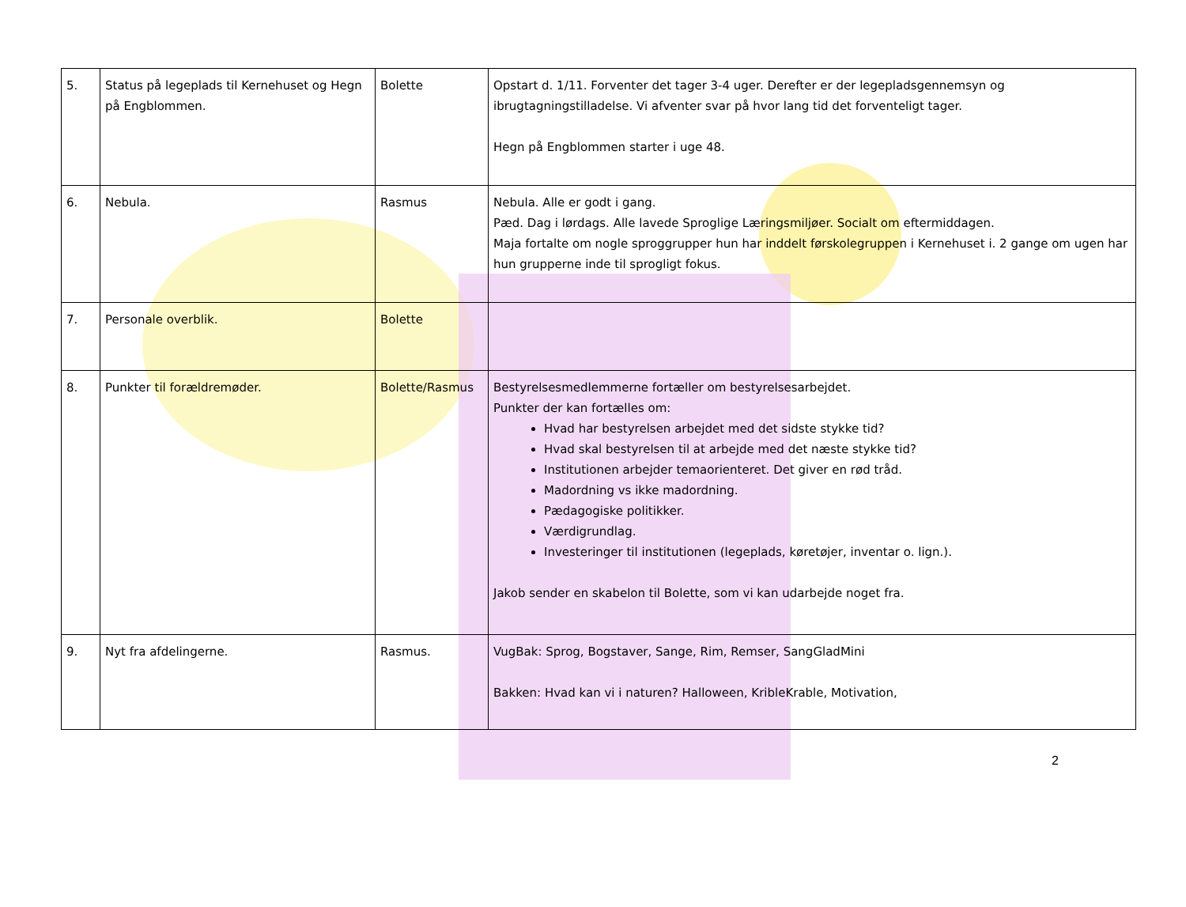| 5. | Status på legeplads til Kernehuset og Hegn på Engblommen. | Bolette | Opstart d. 1/11. Forventer det tager 3-4 uger. Derefter er der legepladsgennemsyn og ibrugtagningstilladelse. Vi afventer svar på hvor lang tid det forventeligt tager. Hegn på Engblommen starter i uge 48. |
| 6. | Nebula. | Rasmus | Nebula. Alle er godt i gang. Pæd. Dag i lørdags. Alle lavede Sproglige Læringsmiljøer. Socialt om eftermiddagen. Maja fortalte om nogle sproggrupper hun har inddelt førskolegruppen i Kernehuset i. 2 gange om ugen har hun grupperne inde til sprogligt fokus. |
| 7. | Personale overblik. | Bolette | |
| 8. | Punkter til forældremøder. | Bolette/Rasmus | Bestyrelsesmedlemmerne fortæller om bestyrelsesarbejdet. Punkter der kan fortælles om: Hvad har bestyrelsen arbejdet med det sidste stykke tid? Hvad skal bestyrelsen til at arbejde med det næste stykke tid? Institutionen arbejder temaorienteret. Det giver en rød tråd. Madordning vs ikke madordning. Pædagogiske politikker. Værdigrundlag. Investeringer til institutionen (legeplads, køretøjer, inventar o. lign.). Jakob sender en skabelon til Bolette, som vi kan udarbejde noget fra. |
| 9. | Nyt fra afdelingerne. | Rasmus. | VugBak: Sprog, Bogstaver, Sange, Rim, Remser, SangGladMini Bakken: Hvad kan vi i naturen? Halloween, KribleKrable, Motivation, |
2